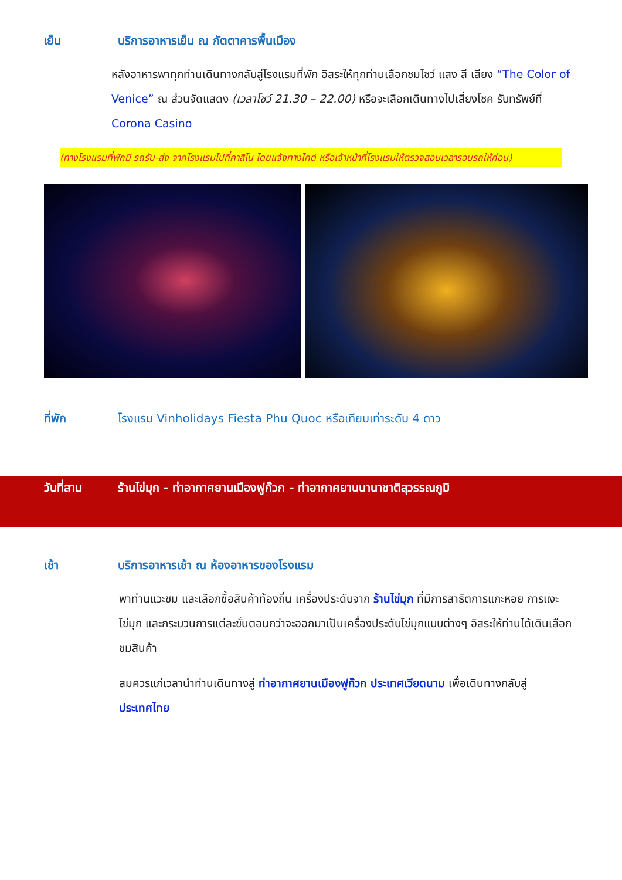เย็น บริการอาหารเย็น ณ ภัตตาคารพื้นเมือง
หลังอาหารพาทุกท่านเดินทางกลับสู่โรงแรมที่พัก อิสระให้ทุกท่านเลือกชมโชว์ แสง สี เสียง “The Color of Venice” ณ ส่วนจัดแสดง (เวลาโชว์ 21.30 – 22.00) หรือจะเลือกเดินทางไปเสี่ยงโชค รับทรัพย์ที่ Corona Casino
(ทางโรงแรมที่พักมี รถรับ-ส่ง จากโรงแรมไปที่คาสิโน โดยแจ้งทางไกด์ หรือเจ้าหน้าที่โรงแรมให้ตรวจสอบเวลารอบรถให้ก่อน)
ที่พัก โรงแรม Vinholidays Fiesta Phu Quoc หรือเทียบเท่าระดับ 4 ดาว
วันที่สาม ร้านไข่มุก - ท่าอากาศยานเมืองฟูก๊วก - ท่าอากาศยานนานาชาติสุวรรณภูมิ
เช้า บริการอาหารเช้า ณ ห้องอาหารของโรงแรม
พาท่านแวะชม และเลือกซื้อสินค้าท้องถิ่น เครื่องประดับจาก ร้านไข่มุก ที่มีการสาธิตการแกะหอย การแงะไข่มุก และกระบวนการแต่ละขั้นตอนกว่าจะออกมาเป็นเครื่องประดับไข่มุกแบบต่างๆ อิสระให้ท่านได้เดินเลือกชมสินค้า
สมควรแก่เวลานำท่านเดินทางสู่ ท่าอากาศยานเมืองฟูก๊วก ประเทศเวียดนาม เพื่อเดินทางกลับสู่ ประเทศไทย